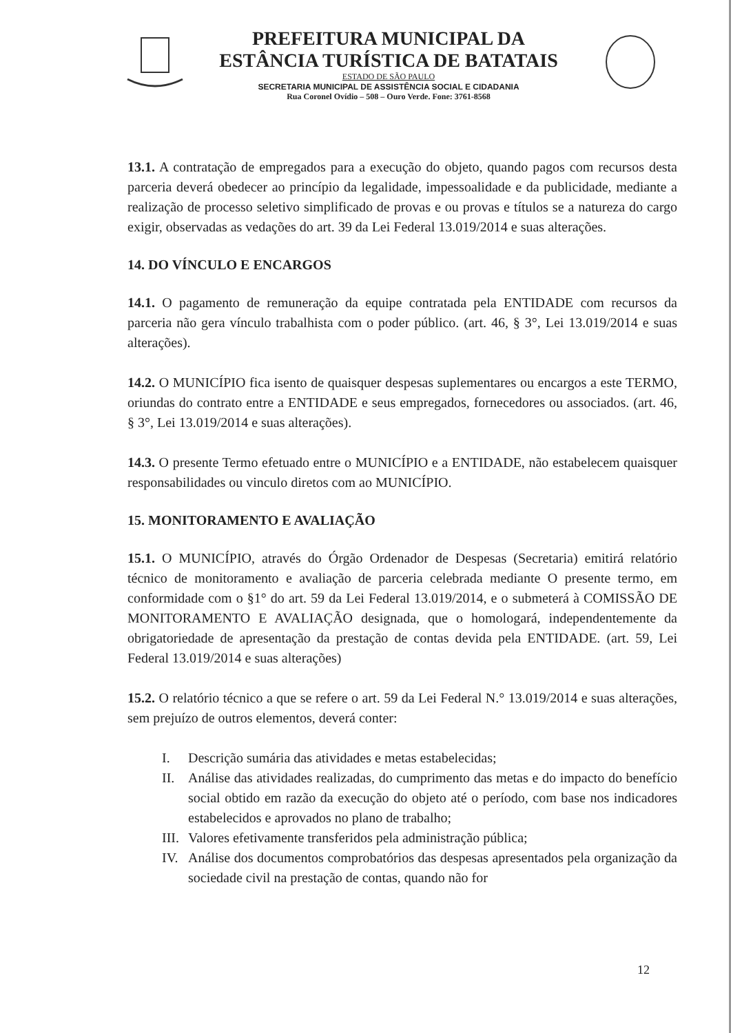PREFEITURA MUNICIPAL DA
ESTÂNCIA TURÍSTICA DE BATATAIS
ESTADO DE SÃO PAULO
SECRETARIA MUNICIPAL DE ASSISTÊNCIA SOCIAL E CIDADANIA
Rua Coronel Ovídio – 508 – Ouro Verde. Fone: 3761-8568
13.1. A contratação de empregados para a execução do objeto, quando pagos com recursos desta parceria deverá obedecer ao princípio da legalidade, impessoalidade e da publicidade, mediante a realização de processo seletivo simplificado de provas e ou provas e títulos se a natureza do cargo exigir, observadas as vedações do art. 39 da Lei Federal 13.019/2014 e suas alterações.
14. DO VÍNCULO E ENCARGOS
14.1. O pagamento de remuneração da equipe contratada pela ENTIDADE com recursos da parceria não gera vínculo trabalhista com o poder público. (art. 46, § 3°, Lei 13.019/2014 e suas alterações).
14.2. O MUNICÍPIO fica isento de quaisquer despesas suplementares ou encargos a este TERMO, oriundas do contrato entre a ENTIDADE e seus empregados, fornecedores ou associados. (art. 46, § 3°, Lei 13.019/2014 e suas alterações).
14.3. O presente Termo efetuado entre o MUNICÍPIO e a ENTIDADE, não estabelecem quaisquer responsabilidades ou vinculo diretos com ao MUNICÍPIO.
15. MONITORAMENTO E AVALIAÇÃO
15.1. O MUNICÍPIO, através do Órgão Ordenador de Despesas (Secretaria) emitirá relatório técnico de monitoramento e avaliação de parceria celebrada mediante O presente termo, em conformidade com o §1° do art. 59 da Lei Federal 13.019/2014, e o submeterá à COMISSÃO DE MONITORAMENTO E AVALIAÇÃO designada, que o homologará, independentemente da obrigatoriedade de apresentação da prestação de contas devida pela ENTIDADE. (art. 59, Lei Federal 13.019/2014 e suas alterações)
15.2. O relatório técnico a que se refere o art. 59 da Lei Federal N.° 13.019/2014 e suas alterações, sem prejuízo de outros elementos, deverá conter:
I. Descrição sumária das atividades e metas estabelecidas;
II. Análise das atividades realizadas, do cumprimento das metas e do impacto do benefício social obtido em razão da execução do objeto até o período, com base nos indicadores estabelecidos e aprovados no plano de trabalho;
III.
Valores efetivamente transferidos pela administração pública;
IV. Análise dos documentos comprobatórios das despesas apresentados pela organização da sociedade civil na prestação de contas, quando não for
12